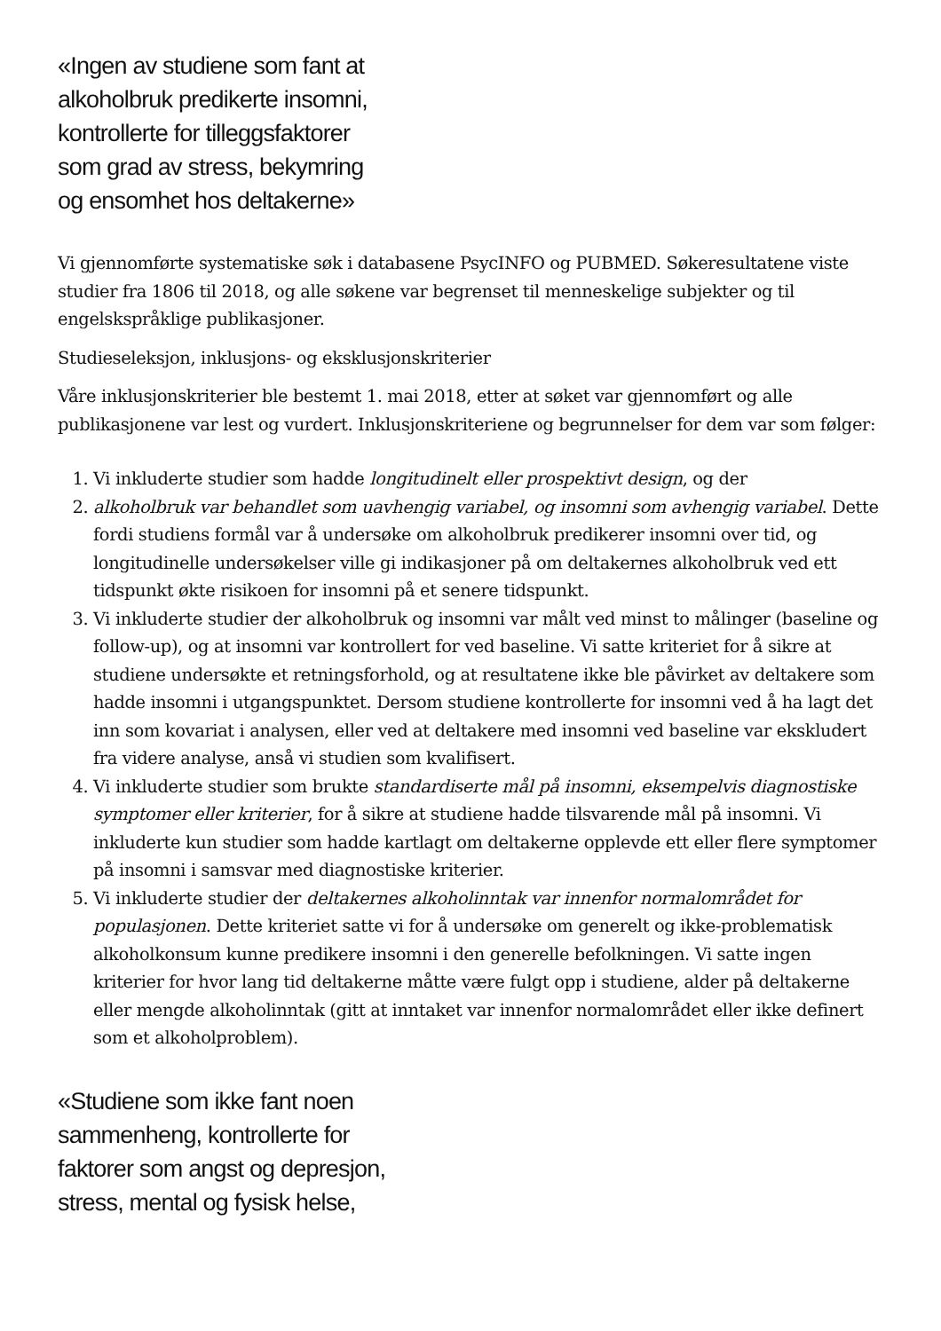«Ingen av studiene som fant at
alkoholbruk predikerte insomni,
kontrollerte for tilleggsfaktorer
som grad av stress, bekymring
og ensomhet hos deltakerne»
Vi gjennomførte systematiske søk i databasene PsycINFO og PUBMED. Søkeresultatene viste studier fra 1806 til 2018, og alle søkene var begrenset til menneskelige subjekter og til engelskspråklige publikasjoner.
Studieseleksjon, inklusjons- og eksklusjonskriterier
Våre inklusjonskriterier ble bestemt 1. mai 2018, etter at søket var gjennomført og alle publikasjonene var lest og vurdert. Inklusjonskriteriene og begrunnelser for dem var som følger:
1. Vi inkluderte studier som hadde longitudinelt eller prospektivt design, og der
2. alkoholbruk var behandlet som uavhengig variabel, og insomni som avhengig variabel. Dette fordi studiens formål var å undersøke om alkoholbruk predikerer insomni over tid, og longitudinelle undersøkelser ville gi indikasjoner på om deltakernes alkoholbruk ved ett tidspunkt økte risikoen for insomni på et senere tidspunkt.
3. Vi inkluderte studier der alkoholbruk og insomni var målt ved minst to målinger (baseline og follow-up), og at insomni var kontrollert for ved baseline. Vi satte kriteriet for å sikre at studiene undersøkte et retningsforhold, og at resultatene ikke ble påvirket av deltakere som hadde insomni i utgangspunktet. Dersom studiene kontrollerte for insomni ved å ha lagt det inn som kovariat i analysen, eller ved at deltakere med insomni ved baseline var ekskludert fra videre analyse, anså vi studien som kvalifisert.
4. Vi inkluderte studier som brukte standardiserte mål på insomni, eksempelvis diagnostiske symptomer eller kriterier, for å sikre at studiene hadde tilsvarende mål på insomni. Vi inkluderte kun studier som hadde kartlagt om deltakerne opplevde ett eller flere symptomer på insomni i samsvar med diagnostiske kriterier.
5. Vi inkluderte studier der deltakernes alkoholinntak var innenfor normalområdet for populasjonen. Dette kriteriet satte vi for å undersøke om generelt og ikke-problematisk alkoholkonsum kunne predikere insomni i den generelle befolkningen. Vi satte ingen kriterier for hvor lang tid deltakerne måtte være fulgt opp i studiene, alder på deltakerne eller mengde alkoholinntak (gitt at inntaket var innenfor normalområdet eller ikke definert som et alkoholproblem).
«Studiene som ikke fant noen
sammenheng, kontrollerte for
faktorer som angst og depresjon,
stress, mental og fysisk helse,